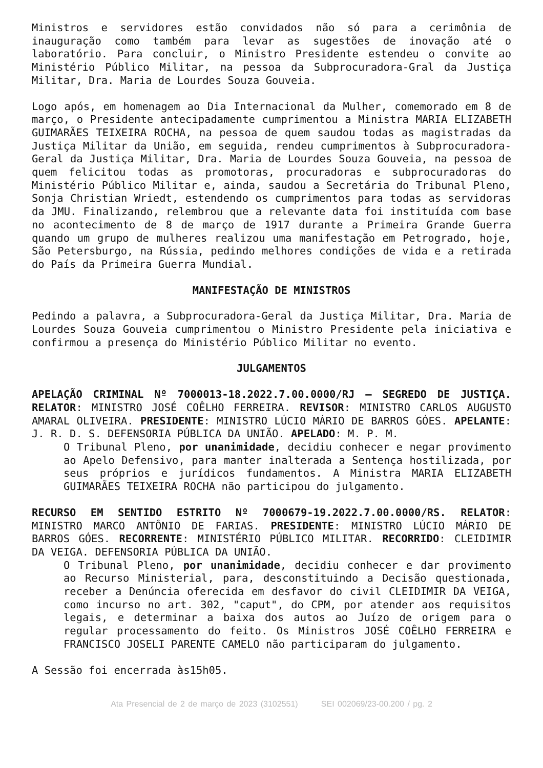Ministros e servidores estão convidados não só para a cerimônia de inauguração como também para levar as sugestões de inovação até o laboratório. Para concluir, o Ministro Presidente estendeu o convite ao Ministério Público Militar, na pessoa da Subprocuradora-Gral da Justiça Militar, Dra. Maria de Lourdes Souza Gouveia.
Logo após, em homenagem ao Dia Internacional da Mulher, comemorado em 8 de março, o Presidente antecipadamente cumprimentou a Ministra MARIA ELIZABETH GUIMARÃES TEIXEIRA ROCHA, na pessoa de quem saudou todas as magistradas da Justiça Militar da União, em seguida, rendeu cumprimentos à Subprocuradora-Geral da Justiça Militar, Dra. Maria de Lourdes Souza Gouveia, na pessoa de quem felicitou todas as promotoras, procuradoras e subprocuradoras do Ministério Público Militar e, ainda, saudou a Secretária do Tribunal Pleno, Sonja Christian Wriedt, estendendo os cumprimentos para todas as servidoras da JMU. Finalizando, relembrou que a relevante data foi instituída com base no acontecimento de 8 de março de 1917 durante a Primeira Grande Guerra quando um grupo de mulheres realizou uma manifestação em Petrogrado, hoje, São Petersburgo, na Rússia, pedindo melhores condições de vida e a retirada do País da Primeira Guerra Mundial.
MANIFESTAÇÃO DE MINISTROS
Pedindo a palavra, a Subprocuradora-Geral da Justiça Militar, Dra. Maria de Lourdes Souza Gouveia cumprimentou o Ministro Presidente pela iniciativa e confirmou a presença do Ministério Público Militar no evento.
JULGAMENTOS
APELAÇÃO CRIMINAL Nº 7000013-18.2022.7.00.0000/RJ – SEGREDO DE JUSTIÇA. RELATOR: MINISTRO JOSÉ COÊLHO FERREIRA. REVISOR: MINISTRO CARLOS AUGUSTO AMARAL OLIVEIRA. PRESIDENTE: MINISTRO LÚCIO MÁRIO DE BARROS GÓES. APELANTE: J. R. D. S. DEFENSORIA PÚBLICA DA UNIÃO. APELADO: M. P. M.
O Tribunal Pleno, por unanimidade, decidiu conhecer e negar provimento ao Apelo Defensivo, para manter inalterada a Sentença hostilizada, por seus próprios e jurídicos fundamentos. A Ministra MARIA ELIZABETH GUIMARÃES TEIXEIRA ROCHA não participou do julgamento.
RECURSO EM SENTIDO ESTRITO Nº 7000679-19.2022.7.00.0000/RS. RELATOR: MINISTRO MARCO ANTÔNIO DE FARIAS. PRESIDENTE: MINISTRO LÚCIO MÁRIO DE BARROS GÓES. RECORRENTE: MINISTÉRIO PÚBLICO MILITAR. RECORRIDO: CLEIDIMIR DA VEIGA. DEFENSORIA PÚBLICA DA UNIÃO.
O Tribunal Pleno, por unanimidade, decidiu conhecer e dar provimento ao Recurso Ministerial, para, desconstituindo a Decisão questionada, receber a Denúncia oferecida em desfavor do civil CLEIDIMIR DA VEIGA, como incurso no art. 302, "caput", do CPM, por atender aos requisitos legais, e determinar a baixa dos autos ao Juízo de origem para o regular processamento do feito. Os Ministros JOSÉ COÊLHO FERREIRA e FRANCISCO JOSELI PARENTE CAMELO não participaram do julgamento.
A Sessão foi encerrada às15h05.
Ata Presencial de 2 de março de 2023 (3102551) SEI 002069/23-00.200 / pg. 2